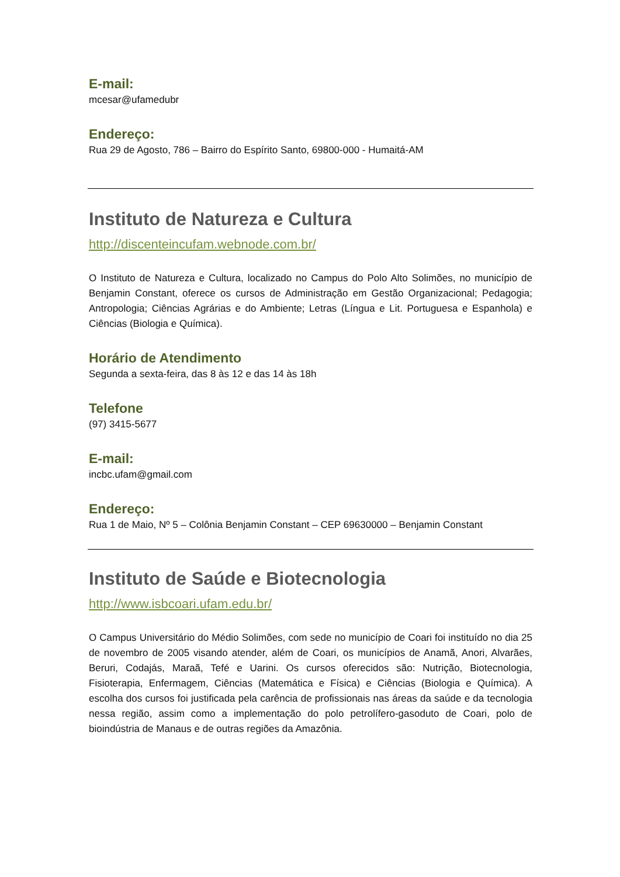E-mail:
mcesar@ufamedubr
Endereço:
Rua 29 de Agosto, 786 – Bairro do Espírito Santo, 69800-000 - Humaitá-AM
Instituto de Natureza e Cultura
http://discenteincufam.webnode.com.br/
O Instituto de Natureza e Cultura, localizado no Campus do Polo Alto Solimões, no município de Benjamin Constant, oferece os cursos de Administração em Gestão Organizacional; Pedagogia; Antropologia; Ciências Agrárias e do Ambiente; Letras (Língua e Lit. Portuguesa e Espanhola) e Ciências (Biologia e Química).
Horário de Atendimento
Segunda a sexta-feira, das 8 às 12 e das 14 às 18h
Telefone
(97) 3415-5677
E-mail:
incbc.ufam@gmail.com
Endereço:
Rua 1 de Maio, Nº 5 – Colônia Benjamin Constant – CEP 69630000 – Benjamin Constant
Instituto de Saúde e Biotecnologia
http://www.isbcoari.ufam.edu.br/
O Campus Universitário do Médio Solimões, com sede no município de Coari foi instituído no dia 25 de novembro de 2005 visando atender, além de Coari, os municípios de Anamã, Anori, Alvarães, Beruri, Codajás, Maraã, Tefé e Uarini. Os cursos oferecidos são: Nutrição, Biotecnologia, Fisioterapia, Enfermagem, Ciências (Matemática e Física) e Ciências (Biologia e Química). A escolha dos cursos foi justificada pela carência de profissionais nas áreas da saúde e da tecnologia nessa região, assim como a implementação do polo petrolífero-gasoduto de Coari, polo de bioindústria de Manaus e de outras regiões da Amazônia.